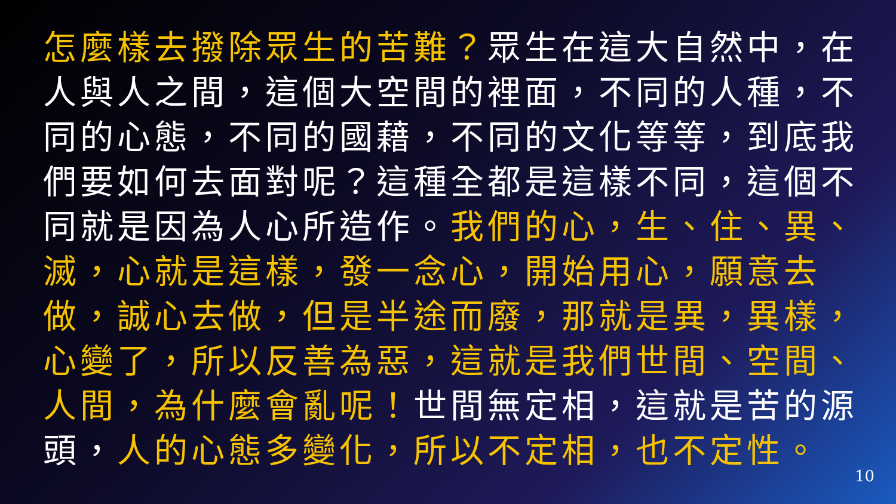怎麼樣去撥除眾生的苦難？眾生在這大自然中，在人與人之間，這個大空間的裡面，不同的人種，不同的心態，不同的國藉，不同的文化等等，到底我們要如何去面對呢？這種全都是這樣不同，這個不同就是因為人心所造作。我們的心，生、住、異、滅，心就是這樣，發一念心，開始用心，願意去做，誠心去做，但是半途而廢，那就是異，異樣，心變了，所以反善為惡，這就是我們世間、空間、人間，為什麼會亂呢！世間無定相，這就是苦的源頭，人的心態多變化，所以不定相，也不定性。
10